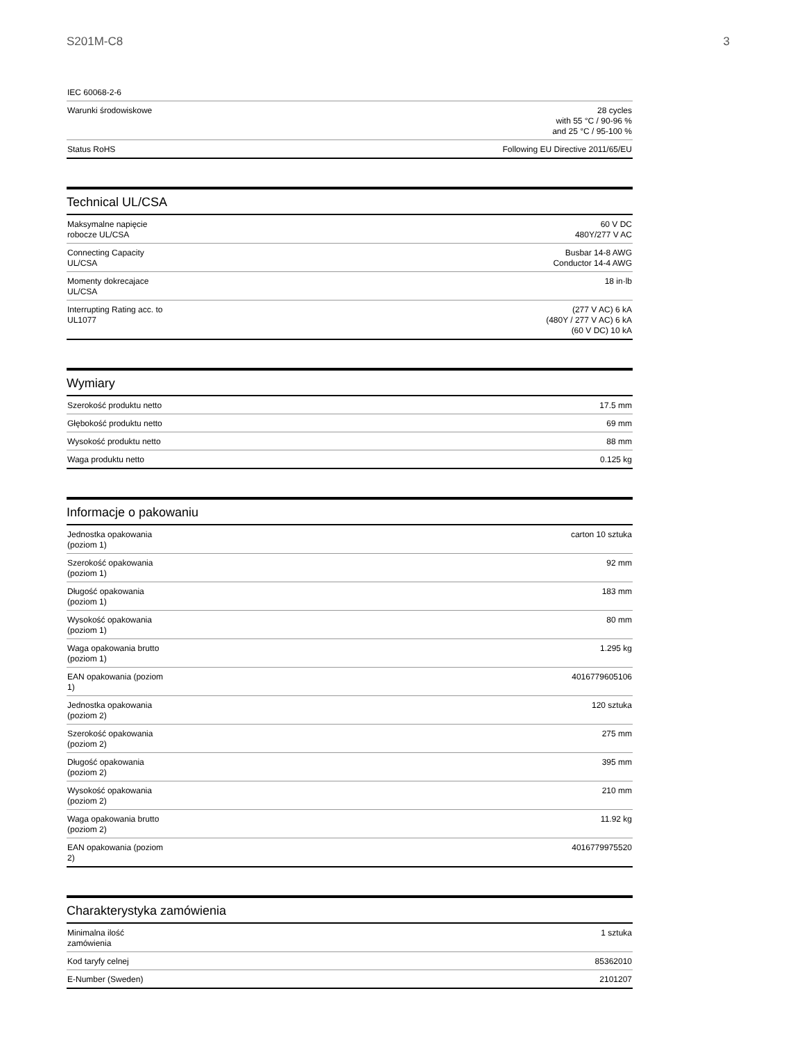S201M-C8 3
| IEC 60068-2-6 | |
| Warunki środowiskowe | 28 cycles with 55 °C / 90-96 % and 25 °C / 95-100 % |
| Status RoHS | Following EU Directive 2011/65/EU |
Technical UL/CSA
| Maksymalne napięcie robocze UL/CSA | 60 V DC 480Y/277 V AC |
| Connecting Capacity UL/CSA | Busbar 14-8 AWG Conductor 14-4 AWG |
| Momenty dokrecajace UL/CSA | 18 in·lb |
| Interrupting Rating acc. to UL1077 | (277 V AC) 6 kA (480Y / 277 V AC) 6 kA (60 V DC) 10 kA |
Wymiary
| Szerokość produktu netto | 17.5 mm |
| Głębokość produktu netto | 69 mm |
| Wysokość produktu netto | 88 mm |
| Waga produktu netto | 0.125 kg |
Informacje o pakowaniu
| Jednostka opakowania (poziom 1) | carton 10 sztuka |
| Szerokość opakowania (poziom 1) | 92 mm |
| Długość opakowania (poziom 1) | 183 mm |
| Wysokość opakowania (poziom 1) | 80 mm |
| Waga opakowania brutto (poziom 1) | 1.295 kg |
| EAN opakowania (poziom 1) | 4016779605106 |
| Jednostka opakowania (poziom 2) | 120 sztuka |
| Szerokość opakowania (poziom 2) | 275 mm |
| Długość opakowania (poziom 2) | 395 mm |
| Wysokość opakowania (poziom 2) | 210 mm |
| Waga opakowania brutto (poziom 2) | 11.92 kg |
| EAN opakowania (poziom 2) | 4016779975520 |
Charakterystyka zamówienia
| Minimalna ilość zamówienia | 1 sztuka |
| Kod taryfy celnej | 85362010 |
| E-Number (Sweden) | 2101207 |